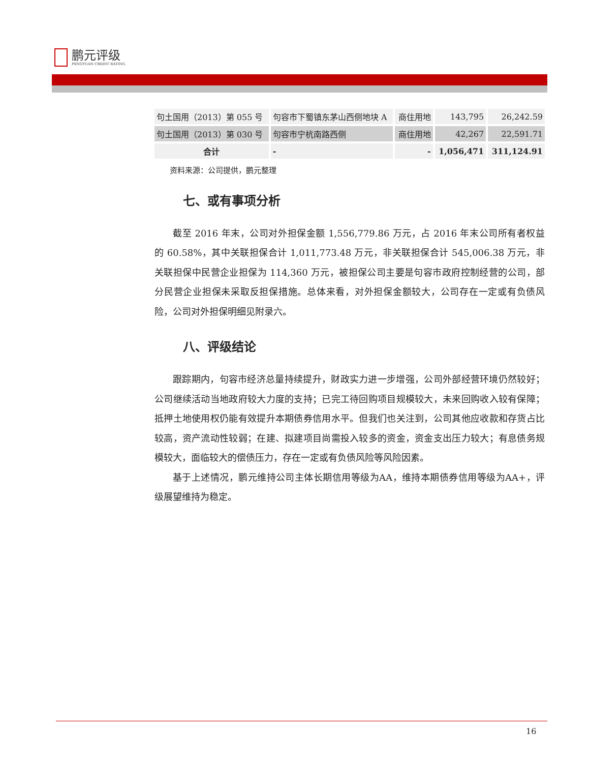鹏元评级
PENGYUAN CREDIT RATING
| 句土国用（2013）第 055 号 | 句容市下蜀镇东茅山西侧地块 A | 商住用地 | 143,795 | 26,242.59 |
| 句土国用（2013）第 030 号 | 句容市宁杭南路西侧 | 商住用地 | 42,267 | 22,591.71 |
| 合计 | - | - | 1,056,471 | 311,124.91 |
资料来源：公司提供，鹏元整理
七、或有事项分析
截至 2016 年末，公司对外担保金额 1,556,779.86 万元，占 2016 年末公司所有者权益的 60.58%，其中关联担保合计 1,011,773.48 万元，非关联担保合计 545,006.38 万元，非关联担保中民营企业担保为 114,360 万元，被担保公司主要是句容市政府控制经营的公司，部分民营企业担保未采取反担保措施。总体来看，对外担保金额较大，公司存在一定或有负债风险，公司对外担保明细见附录六。
八、评级结论
跟踪期内，句容市经济总量持续提升，财政实力进一步增强，公司外部经营环境仍然较好；公司继续活动当地政府较大力度的支持；已完工待回购项目规模较大，未来回购收入较有保障；抵押土地使用权仍能有效提升本期债券信用水平。但我们也关注到，公司其他应收款和存货占比较高，资产流动性较弱；在建、拟建项目尚需投入较多的资金，资金支出压力较大；有息债务规模较大，面临较大的偿债压力，存在一定或有负债风险等风险因素。
基于上述情况，鹏元维持公司主体长期信用等级为AA，维持本期债券信用等级为AA+，评级展望维持为稳定。
16